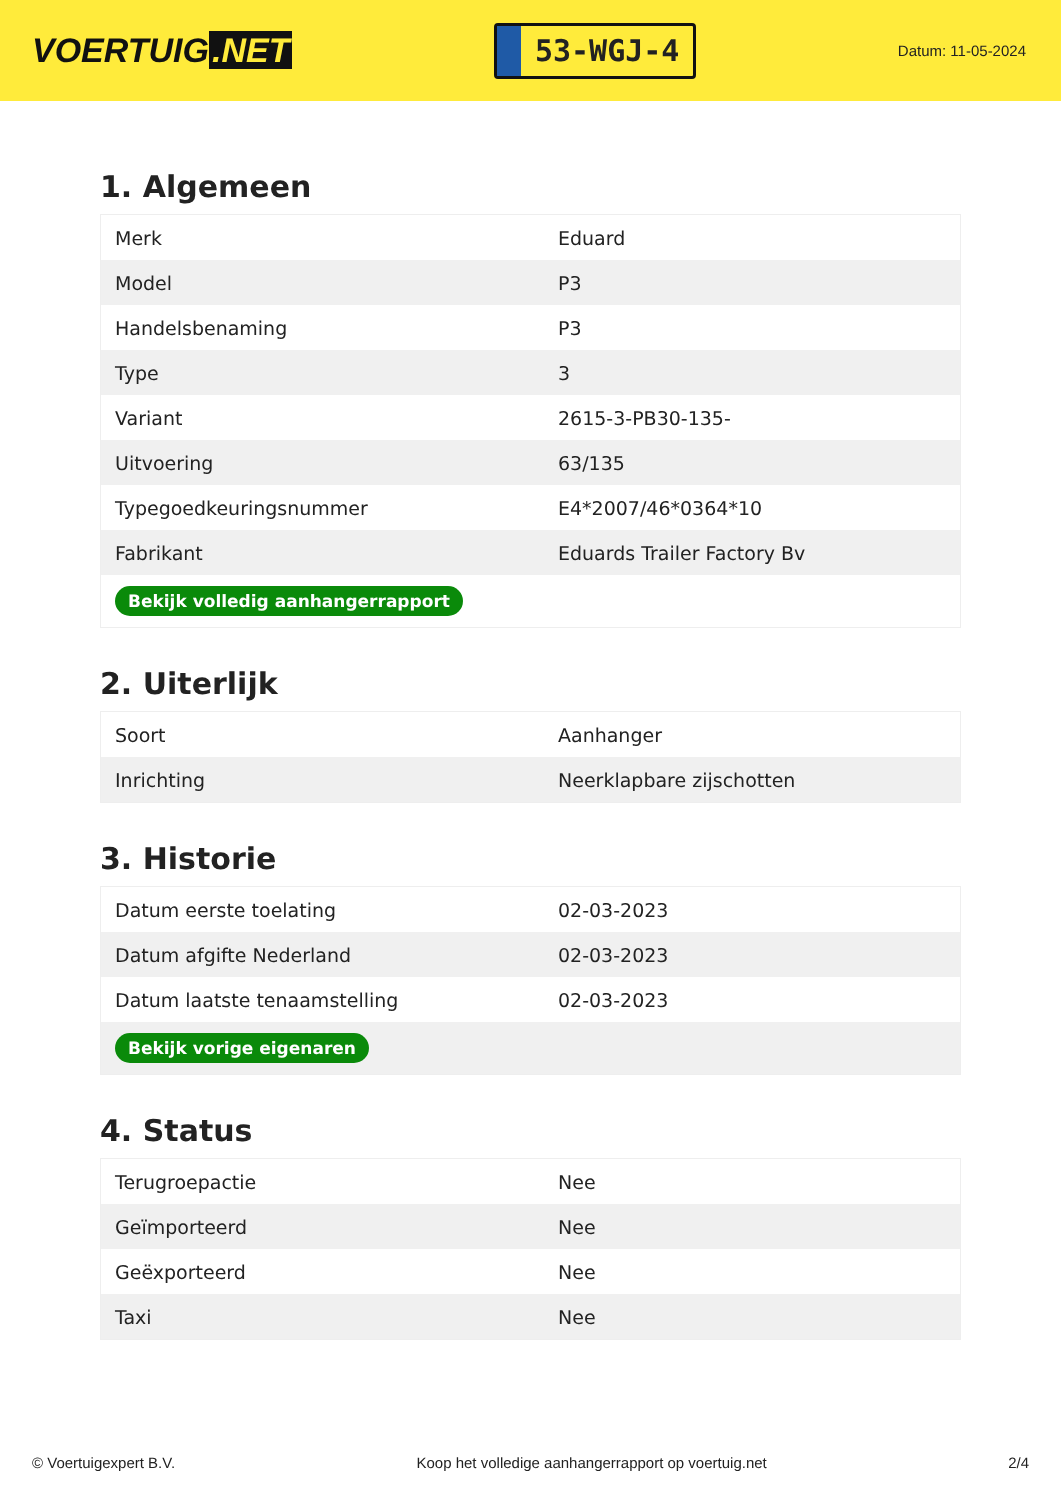VOERTUIG.NET
53-WGJ-4
Datum: 11-05-2024
1. Algemeen
| Merk | Eduard |
| Model | P3 |
| Handelsbenaming | P3 |
| Type | 3 |
| Variant | 2615-3-PB30-135- |
| Uitvoering | 63/135 |
| Typegoedkeuringsnummer | E4*2007/46*0364*10 |
| Fabrikant | Eduards Trailer Factory Bv |
| Bekijk volledig aanhangerrapport | |
2. Uiterlijk
| Soort | Aanhanger |
| Inrichting | Neerklapbare zijschotten |
3. Historie
| Datum eerste toelating | 02-03-2023 |
| Datum afgifte Nederland | 02-03-2023 |
| Datum laatste tenaamstelling | 02-03-2023 |
| Bekijk vorige eigenaren | |
4. Status
| Terugroepactie | Nee |
| Geïmporteerd | Nee |
| Geëxporteerd | Nee |
| Taxi | Nee |
© Voertuigexpert B.V. Koop het volledige aanhangerrapport op voertuig.net 2/4